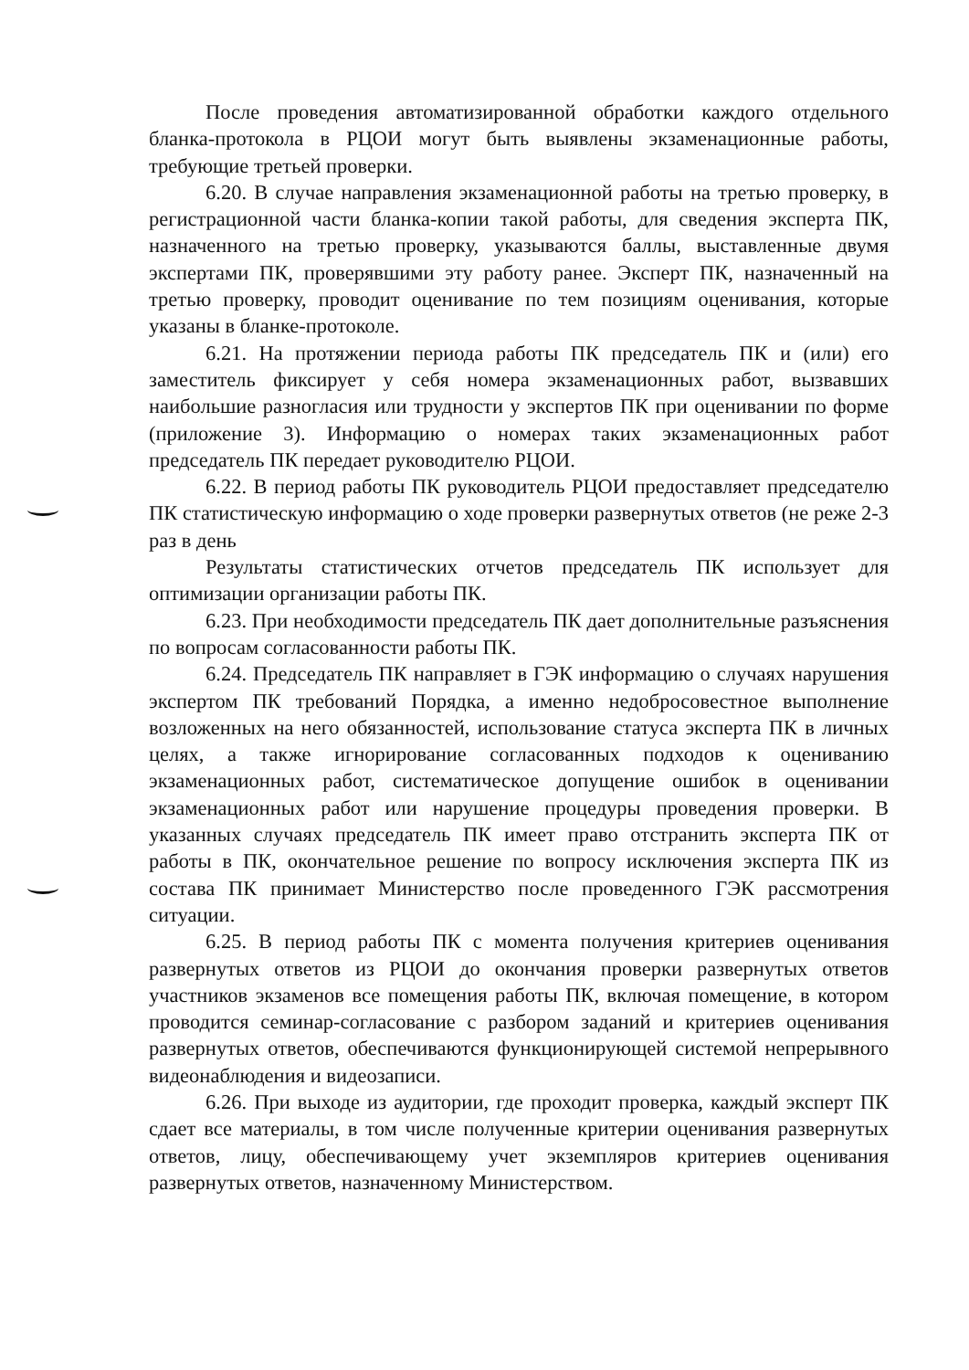После проведения автоматизированной обработки каждого отдельного бланка-протокола в РЦОИ могут быть выявлены экзаменационные работы, требующие третьей проверки.
6.20. В случае направления экзаменационной работы на третью проверку, в регистрационной части бланка-копии такой работы, для сведения эксперта ПК, назначенного на третью проверку, указываются баллы, выставленные двумя экспертами ПК, проверявшими эту работу ранее. Эксперт ПК, назначенный на третью проверку, проводит оценивание по тем позициям оценивания, которые указаны в бланке-протоколе.
6.21. На протяжении периода работы ПК председатель ПК и (или) его заместитель фиксирует у себя номера экзаменационных работ, вызвавших наибольшие разногласия или трудности у экспертов ПК при оценивании по форме (приложение 3). Информацию о номерах таких экзаменационных работ председатель ПК передает руководителю РЦОИ.
6.22. В период работы ПК руководитель РЦОИ предоставляет председателю ПК статистическую информацию о ходе проверки развернутых ответов (не реже 2-3 раз в день
Результаты статистических отчетов председатель ПК использует для оптимизации организации работы ПК.
6.23. При необходимости председатель ПК дает дополнительные разъяснения по вопросам согласованности работы ПК.
6.24. Председатель ПК направляет в ГЭК информацию о случаях нарушения экспертом ПК требований Порядка, а именно недобросовестное выполнение возложенных на него обязанностей, использование статуса эксперта ПК в личных целях, а также игнорирование согласованных подходов к оцениванию экзаменационных работ, систематическое допущение ошибок в оценивании экзаменационных работ или нарушение процедуры проведения проверки. В указанных случаях председатель ПК имеет право отстранить эксперта ПК от работы в ПК, окончательное решение по вопросу исключения эксперта ПК из состава ПК принимает Министерство после проведенного ГЭК рассмотрения ситуации.
6.25. В период работы ПК с момента получения критериев оценивания развернутых ответов из РЦОИ до окончания проверки развернутых ответов участников экзаменов все помещения работы ПК, включая помещение, в котором проводится семинар-согласование с разбором заданий и критериев оценивания развернутых ответов, обеспечиваются функционирующей системой непрерывного видеонаблюдения и видеозаписи.
6.26. При выходе из аудитории, где проходит проверка, каждый эксперт ПК сдает все материалы, в том числе полученные критерии оценивания развернутых ответов, лицу, обеспечивающему учет экземпляров критериев оценивания развернутых ответов, назначенному Министерством.